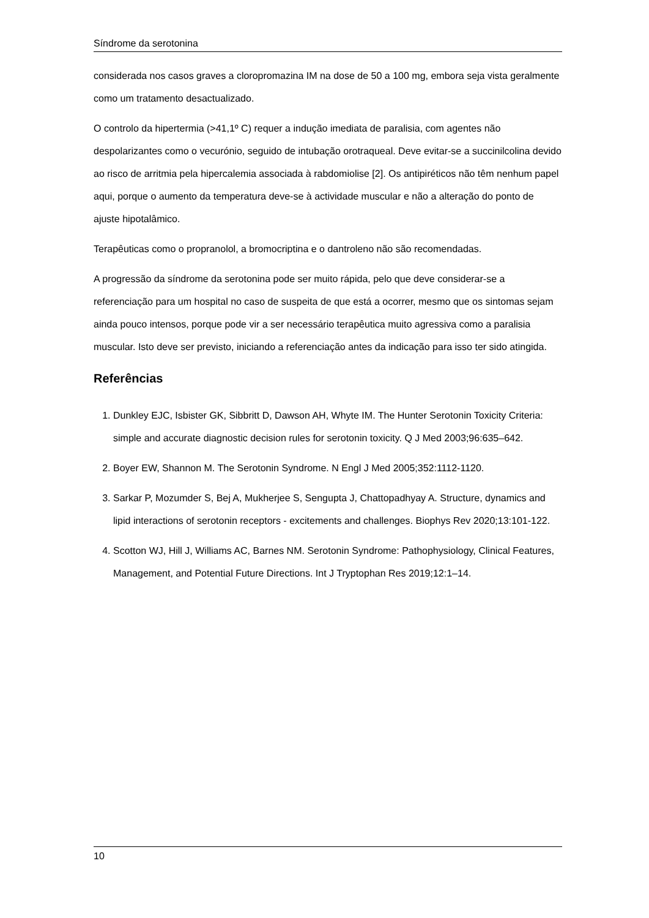Síndrome da serotonina
considerada nos casos graves a cloropromazina IM na dose de 50 a 100 mg, embora seja vista geralmente como um tratamento desactualizado.
O controlo da hipertermia (>41,1º C) requer a indução imediata de paralisia, com agentes não despolarizantes como o vecurónio, seguido de intubação orotraqueal. Deve evitar-se a succinilcolina devido ao risco de arritmia pela hipercalemia associada à rabdomiolise [2]. Os antipiréticos não têm nenhum papel aqui, porque o aumento da temperatura deve-se à actividade muscular e não a alteração do ponto de ajuste hipotalâmico.
Terapêuticas como o propranolol, a bromocriptina e o dantroleno não são recomendadas.
A progressão da síndrome da serotonina pode ser muito rápida, pelo que deve considerar-se a referenciação para um hospital no caso de suspeita de que está a ocorrer, mesmo que os sintomas sejam ainda pouco intensos, porque pode vir a ser necessário terapêutica muito agressiva como a paralisia muscular. Isto deve ser previsto, iniciando a referenciação antes da indicação para isso ter sido atingida.
Referências
1. Dunkley EJC, Isbister GK, Sibbritt D, Dawson AH, Whyte IM. The Hunter Serotonin Toxicity Criteria: simple and accurate diagnostic decision rules for serotonin toxicity. Q J Med 2003;96:635–642.
2. Boyer EW, Shannon M. The Serotonin Syndrome. N Engl J Med 2005;352:1112-1120.
3. Sarkar P, Mozumder S, Bej A, Mukherjee S, Sengupta J, Chattopadhyay A. Structure, dynamics and lipid interactions of serotonin receptors - excitements and challenges. Biophys Rev 2020;13:101-122.
4. Scotton WJ, Hill J, Williams AC, Barnes NM. Serotonin Syndrome: Pathophysiology, Clinical Features, Management, and Potential Future Directions. Int J Tryptophan Res 2019;12:1–14.
10